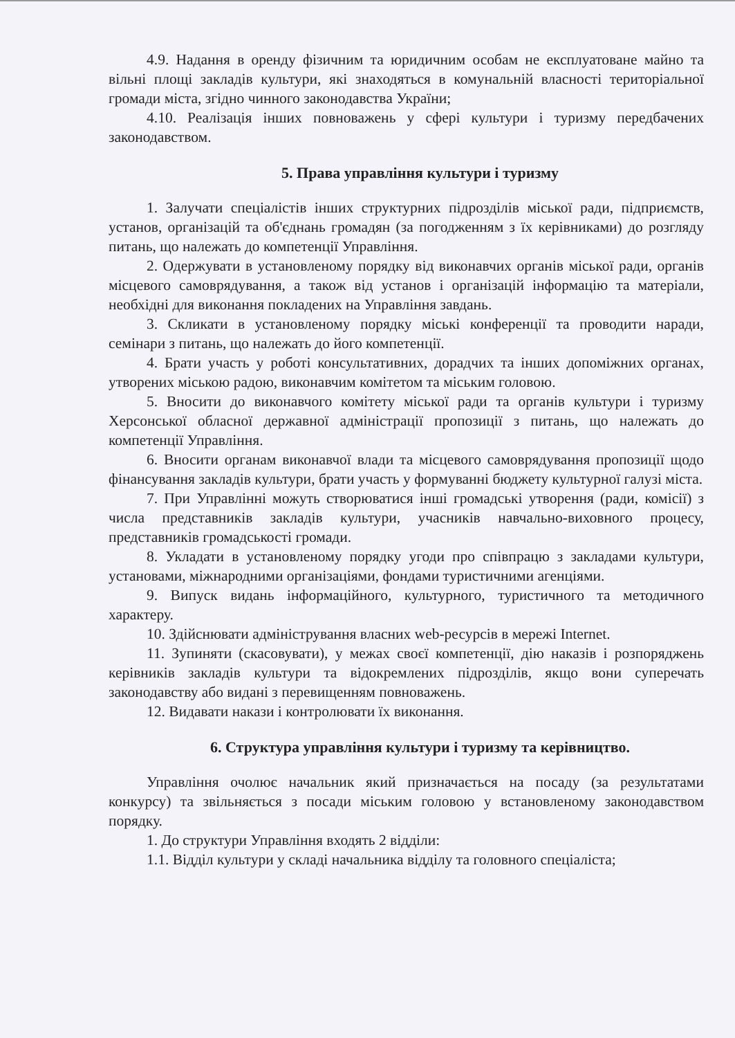4.9. Надання в оренду фізичним та юридичним особам не експлуатоване майно та вільні площі закладів культури, які знаходяться в комунальній власності територіальної громади міста, згідно чинного законодавства України;
4.10. Реалізація інших повноважень у сфері культури і туризму передбачених законодавством.
5. Права управління культури і туризму
1. Залучати спеціалістів інших структурних підрозділів міської ради, підприємств, установ, організацій та об'єднань громадян (за погодженням з їх керівниками) до розгляду питань, що належать до компетенції Управління.
2. Одержувати в установленому порядку від виконавчих органів міської ради, органів місцевого самоврядування, а також від установ і організацій інформацію та матеріали, необхідні для виконання покладених на Управління завдань.
3. Скликати в установленому порядку міські конференції та проводити наради, семінари з питань, що належать до його компетенції.
4. Брати участь у роботі консультативних, дорадчих та інших допоміжних органах, утворених міською радою, виконавчим комітетом та міським головою.
5. Вносити до виконавчого комітету міської ради та органів культури і туризму Херсонської обласної державної адміністрації пропозиції з питань, що належать до компетенції Управління.
6. Вносити органам виконавчої влади та місцевого самоврядування пропозиції щодо фінансування закладів культури, брати участь у формуванні бюджету культурної галузі міста.
7. При Управлінні можуть створюватися інші громадські утворення (ради, комісії) з числа представників закладів культури, учасників навчально-виховного процесу, представників громадськості громади.
8. Укладати в установленому порядку угоди про співпрацю з закладами культури, установами, міжнародними організаціями, фондами туристичними агенціями.
9. Випуск видань інформаційного, культурного, туристичного та методичного характеру.
10. Здійснювати адміністрування власних web-ресурсів в мережі Internet.
11. Зупиняти (скасовувати), у межах своєї компетенції, дію наказів і розпоряджень керівників закладів культури та відокремлених підрозділів, якщо вони суперечать законодавству або видані з перевищенням повноважень.
12. Видавати накази і контролювати їх виконання.
6. Структура управління культури і туризму та керівництво.
Управління очолює начальник який призначається на посаду (за результатами конкурсу) та звільняється з посади міським головою у встановленому законодавством порядку.
1. До структури Управління входять 2 відділи:
1.1. Відділ культури у складі начальника відділу та головного спеціаліста;